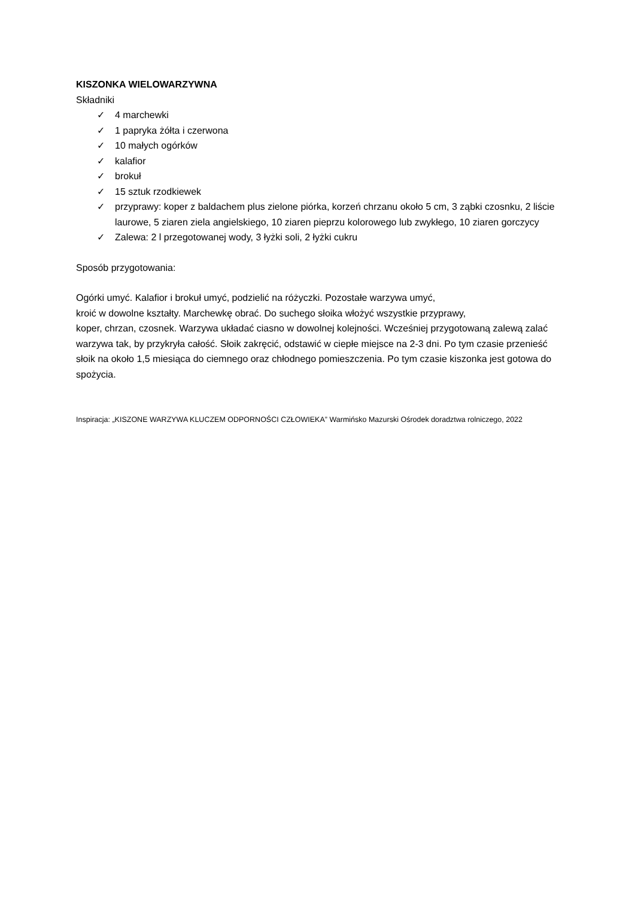KISZONKA WIELOWARZYWNA
Składniki
✓ 4 marchewki
✓ 1 papryka żółta i czerwona
✓ 10 małych ogórków
✓ kalafior
✓ brokuł
✓ 15 sztuk rzodkiewek
✓ przyprawy: koper z baldachem plus zielone piórka, korzeń chrzanu około 5 cm, 3 ząbki czosnku, 2 liście laurowe, 5 ziaren ziela angielskiego, 10 ziaren pieprzu kolorowego lub zwykłego, 10 ziaren gorczycy
✓ Zalewa: 2 l przegotowanej wody, 3 łyżki soli, 2 łyżki cukru
Sposób przygotowania:
Ogórki umyć. Kalafior i brokuł umyć, podzielić na różyczki. Pozostałe warzywa umyć,
kroić w dowolne kształty. Marchewkę obrać. Do suchego słoika włożyć wszystkie przyprawy,
koper, chrzan, czosnek. Warzywa układać ciasno w dowolnej kolejności. Wcześniej przygotowaną zalewą zalać warzywa tak, by przykryła całość. Słoik zakręcić, odstawić w ciepłe miejsce na 2-3 dni. Po tym czasie przenieść słoik na około 1,5 miesiąca do ciemnego oraz chłodnego pomieszczenia. Po tym czasie kiszonka jest gotowa do spożycia.
Inspiracja: „KISZONE WARZYWA KLUCZEM ODPORNOŚCI CZŁOWIEKA” Warmińsko Mazurski Ośrodek doradztwa rolniczego, 2022